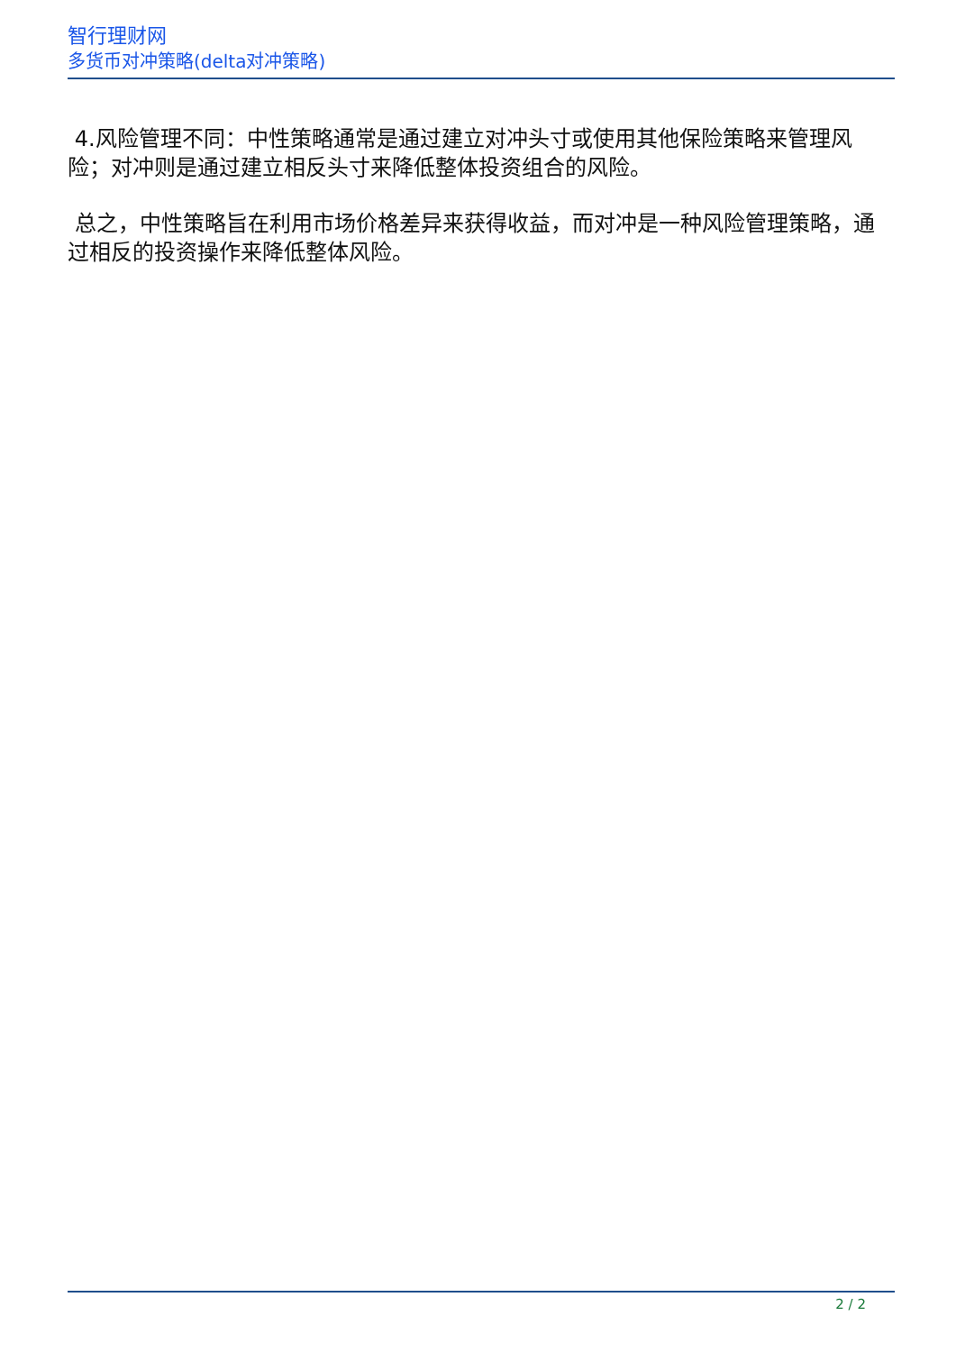智行理财网
多货币对冲策略(delta对冲策略)
4.风险管理不同：中性策略通常是通过建立对冲头寸或使用其他保险策略来管理风险；对冲则是通过建立相反头寸来降低整体投资组合的风险。
总之，中性策略旨在利用市场价格差异来获得收益，而对冲是一种风险管理策略，通过相反的投资操作来降低整体风险。
2 / 2